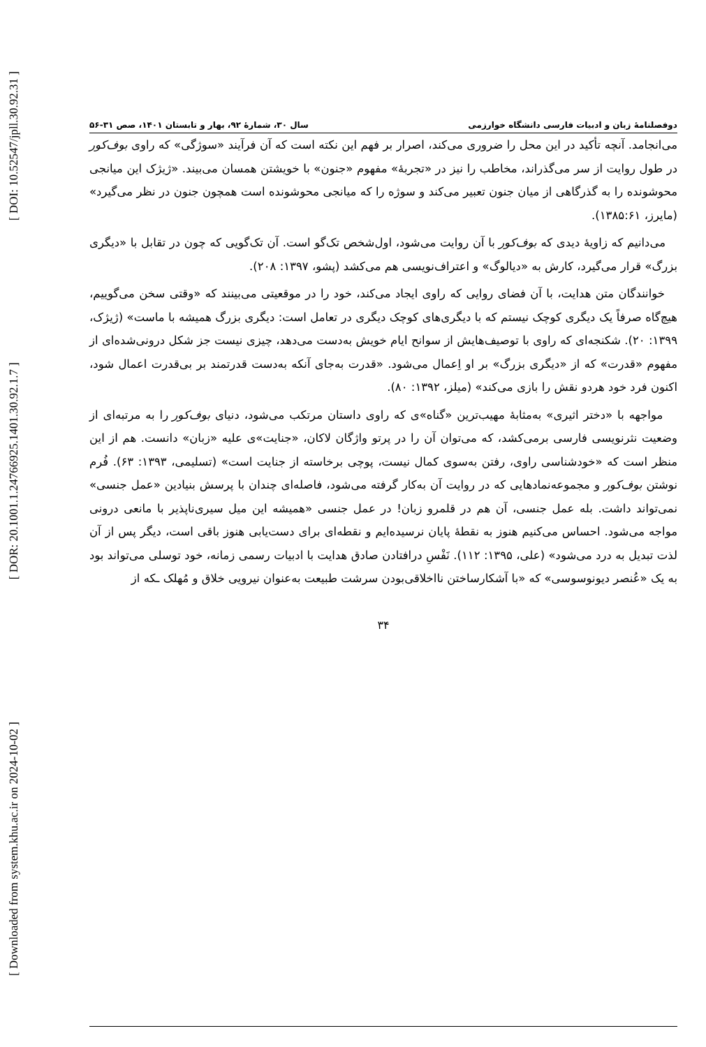[ DOI: 10.52547/jpll.30.92.31 ]
[ DOR: 20.1001.1.24766925.1401.30.92.1.7 ]
[ Downloaded from system.khu.ac.ir on 2024-10-02 ]
دوفصلنامهٔ زبان و ادبیات فارسی دانشگاه خوارزمی سال ۳۰، شمارهٔ ۹۲، بهار و تابستان ۱۴۰۱، صص ۳۱-۵۶
می‌انجامد. آنچه تأکید در این محل را ضروری می‌کند، اصرار بر فهم این نکته است که آن فرآیند «سوژگی» که راوی بوف‌کور در طول روایت از سر می‌گذراند، مخاطب را نیز در «تجربهٔ» مفهوم «جنون» با خویشتن همسان می‌بیند. «ژیژک این میانجی محوشونده را به گذرگاهی از میان جنون تعبیر می‌کند و سوژه را که میانجی محوشونده است همچون جنون در نظر می‌گیرد» (مایرز، ۱۳۸۵:۶۱).
می‌دانیم که زاویهٔ دیدی که بوف‌کور با آن روایت می‌شود، اول‌شخص تک‌گو است. آن تک‌گویی که چون در تقابل با «دیگری بزرگ» قرار می‌گیرد، کارش به «دیالوگ» و اعتراف‌نویسی هم می‌کشد (پشو، ۱۳۹۷: ۲۰۸).
خوانندگان متن هدایت، با آن فضای روایی که راوی ایجاد می‌کند، خود را در موقعیتی می‌بینند که «وقتی سخن می‌گوییم، هیچ‌گاه صرفاً یک دیگری کوچک نیستم که با دیگری‌های کوچک دیگری در تعامل است: دیگری بزرگ همیشه با ماست» (ژیژک، ۱۳۹۹: ۲۰). شکنجه‌ای که راوی با توصیف‌هایش از سوانح ایام خویش به‌دست می‌دهد، چیزی نیست جز شکل درونی‌شده‌ای از مفهوم «قدرت» که از «دیگری بزرگ» بر او اِعمال می‌شود. «قدرت به‌جای آنکه به‌دست قدرتمند بر بی‌قدرت اعمال شود، اکنون فرد خود هردو نقش را بازی می‌کند» (میلز، ۱۳۹۲: ۸۰).
مواجهه با «دختر اثیری» به‌مثابهٔ مهیب‌ترین «گناه»ی که راوی داستان مرتکب می‌شود، دنیای بوف‌کور را به مرتبه‌ای از وضعیت نثرنویسی فارسی برمی‌کشد، که می‌توان آن را در پرتو واژگان لاکان، «جنایت»ی علیه «زبان» دانست. هم از این منظر است که «خودشناسی راوی، رفتن به‌سوی کمال نیست، پوچی برخاسته از جنایت است» (تسلیمی، ۱۳۹۳: ۶۳). فُرم نوشتن بوف‌کور و مجموعه‌نمادهایی که در روایت آن به‌کار گرفته می‌شود، فاصله‌ای چندان با پرسش بنیادین «عمل جنسی» نمی‌تواند داشت. بله عمل جنسی، آن هم در قلمرو زبان! در عمل جنسی «همیشه این میل سیری‌ناپذیر با مانعی درونی مواجه می‌شود. احساس می‌کنیم هنوز به نقطهٔ پایان نرسیده‌ایم و نقطه‌ای برای دست‌یابی هنوز باقی است، دیگر پس از آن لذت تبدیل به درد می‌شود» (علی، ۱۳۹۵: ۱۱۲). نَفْسِ درافتادن صادق هدایت با ادبیات رسمی زمانه، خود توسلی می‌تواند بود به یک «عُنصر دیونوسوسی» که «با آشکارساختن نااخلاقی‌بودن سرشت طبیعت به‌عنوان نیرویی خلاق و مُهلک ـکه از
۳۴